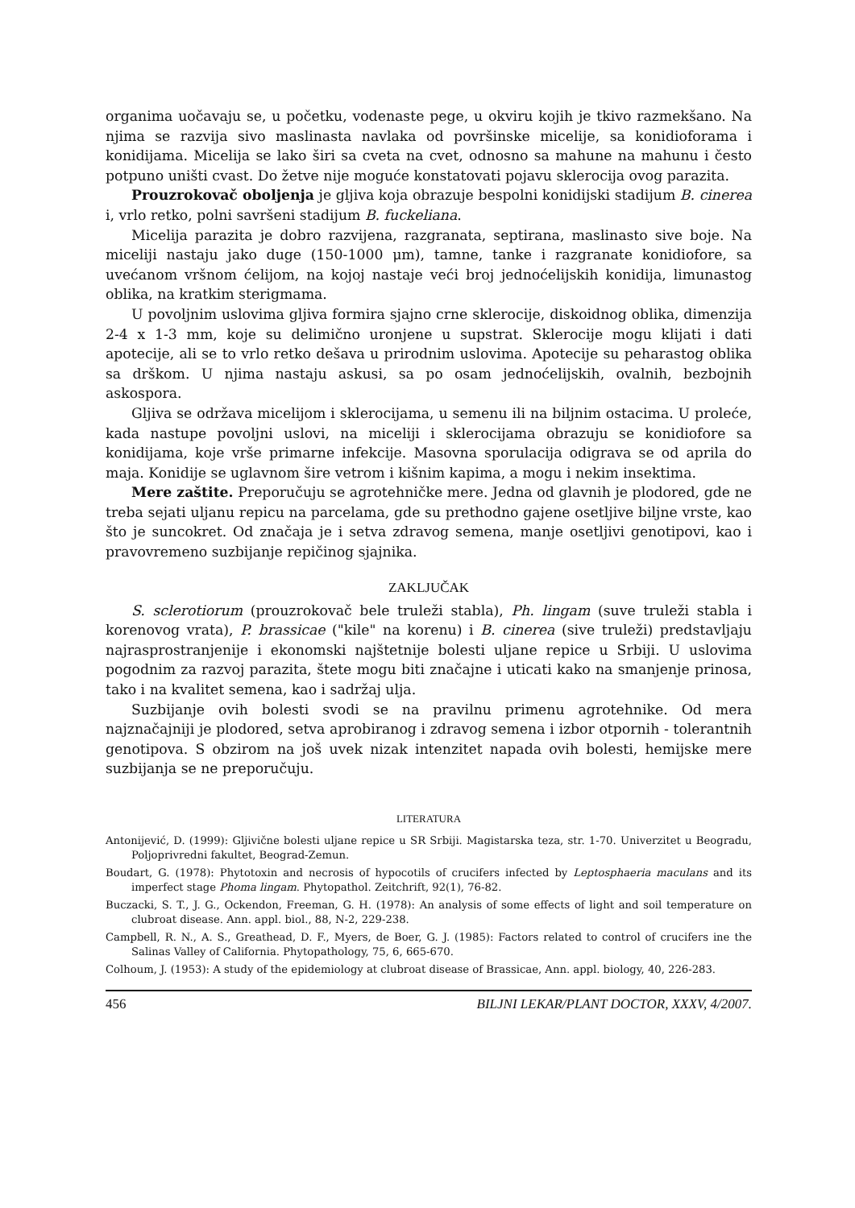organima uočavaju se, u početku, vodenaste pege, u okviru kojih je tkivo razmekšano. Na njima se razvija sivo maslinasta navlaka od površinske micelije, sa konidioforama i konidijama. Micelija se lako širi sa cveta na cvet, odnosno sa mahune na mahunu i često potpuno uništi cvast. Do žetve nije moguće konstatovati pojavu sklerocija ovog parazita.
Prouzrokovač oboljenja je gljiva koja obrazuje bespolni konidijski stadijum B. cinerea i, vrlo retko, polni savršeni stadijum B. fuckeliana.
Micelija parazita je dobro razvijena, razgranata, septirana, maslinasto sive boje. Na miceliji nastaju jako duge (150-1000 μm), tamne, tanke i razgranate konidiofore, sa uvećanom vršnom ćelijom, na kojoj nastaje veći broj jednoćelijskih konidija, limunastog oblika, na kratkim sterigmama.
U povoljnim uslovima gljiva formira sjajno crne sklerocije, diskoidnog oblika, dimenzija 2-4 x 1-3 mm, koje su delimično uronjene u supstrat. Sklerocije mogu klijati i dati apotecije, ali se to vrlo retko dešava u prirodnim uslovima. Apotecije su peharastog oblika sa drškom. U njima nastaju askusi, sa po osam jednoćelijskih, ovalnih, bezbojnih askospora.
Gljiva se održava micelijom i sklerocijama, u semenu ili na biljnim ostacima. U proleće, kada nastupe povoljni uslovi, na miceliji i sklerocijama obrazuju se konidiofore sa konidijama, koje vrše primarne infekcije. Masovna sporulacija odigrava se od aprila do maja. Konidije se uglavnom šire vetrom i kišnim kapima, a mogu i nekim insektima.
Mere zaštite. Preporučuju se agrotehničke mere. Jedna od glavnih je plodored, gde ne treba sejati uljanu repicu na parcelama, gde su prethodno gajene osetljive biljne vrste, kao što je suncokret. Od značaja je i setva zdravog semena, manje osetljivi genotipovi, kao i pravovremeno suzbijanje repičinog sjajnika.
ZAKLJUČAK
S. sclerotiorum (prouzrokovač bele truleži stabla), Ph. lingam (suve truleži stabla i korenovog vrata), P. brassicae ("kile" na korenu) i B. cinerea (sive truleži) predstavljaju najrasprostranjenije i ekonomski najštetnije bolesti uljane repice u Srbiji. U uslovima pogodnim za razvoj parazita, štete mogu biti značajne i uticati kako na smanjenje prinosa, tako i na kvalitet semena, kao i sadržaj ulja.
Suzbijanje ovih bolesti svodi se na pravilnu primenu agrotehnike. Od mera najznačajniji je plodored, setva aprobiranog i zdravog semena i izbor otpornih - tolerantnih genotipova. S obzirom na još uvek nizak intenzitet napada ovih bolesti, hemijske mere suzbijanja se ne preporučuju.
LITERATURA
Antonijević, D. (1999): Gljivične bolesti uljane repice u SR Srbiji. Magistarska teza, str. 1-70. Univerzitet u Beogradu, Poljoprivredni fakultet, Beograd-Zemun.
Boudart, G. (1978): Phytotoxin and necrosis of hypocotils of crucifers infected by Leptosphaeria maculans and its imperfect stage Phoma lingam. Phytopathol. Zeitchrift, 92(1), 76-82.
Buczacki, S. T., J. G., Ockendon, Freeman, G. H. (1978): An analysis of some effects of light and soil temperature on clubroat disease. Ann. appl. biol., 88, N-2, 229-238.
Campbell, R. N., A. S., Greathead, D. F., Myers, de Boer, G. J. (1985): Factors related to control of crucifers ine the Salinas Valley of California. Phytopathology, 75, 6, 665-670.
Colhoum, J. (1953): A study of the epidemiology at clubroat disease of Brassicae, Ann. appl. biology, 40, 226-283.
456 BILJNI LEKAR/PLANT DOCTOR, XXXV, 4/2007.